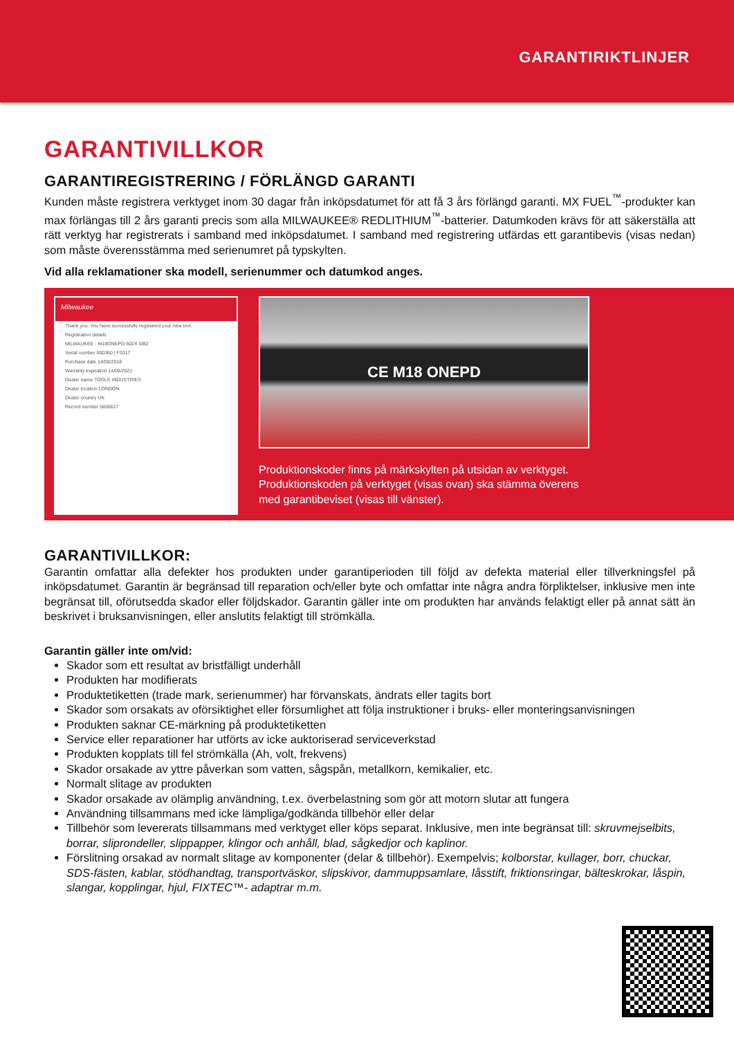GARANTIRIKTLINJER
GARANTIVILLKOR
GARANTIREGISTRERING / FÖRLÄNGD GARANTI
Kunden måste registrera verktyget inom 30 dagar från inköpsdatumet för att få 3 års förlängd garanti. MX FUEL<sup>™</sup>-produkter kan max förlängas till 2 års garanti precis som alla MILWAUKEE® REDLITHIUM<sup>™</sup>-batterier. Datumkoden krävs för att säkerställa att rätt verktyg har registrerats i samband med inköpsdatumet. I samband med registrering utfärdas ett garantibevis (visas nedan) som måste överensstämma med serienumret på typskylten.
Vid alla reklamationer ska modell, serienummer och datumkod anges.
Milwaukee
Thank you. You have successfully registered your new tool.
Registration details
MILWAUKEE - M18ONEPD-502X GB2
Serial number 000360 | F2017
Purchase date 14/08/2018
Warranty expiration 14/08/2021
Dealer name TOOLS INDUSTRIES
Dealer location LONDON
Dealer country UK
Record number 5850627
CE M18 ONEPD
Produktionskoder finns på märkskylten på utsidan av verktyget.
Produktionskoden på verktyget (visas ovan) ska stämma överens
med garantibeviset (visas till vänster).
GARANTIVILLKOR:
Garantin omfattar alla defekter hos produkten under garantiperioden till följd av defekta material eller tillverkningsfel på inköpsdatumet. Garantin är begränsad till reparation och/eller byte och omfattar inte några andra förpliktelser, inklusive men inte begränsat till, oförutsedda skador eller följdskador. Garantin gäller inte om produkten har används felaktigt eller på annat sätt än beskrivet i bruksanvisningen, eller anslutits felaktigt till strömkälla.
Garantin gäller inte om/vid:
Skador som ett resultat av bristfälligt underhåll
Produkten har modifierats
Produktetiketten (trade mark, serienummer) har förvanskats, ändrats eller tagits bort
Skador som orsakats av oförsiktighet eller försumlighet att följa instruktioner i bruks- eller monteringsanvisningen
Produkten saknar CE-märkning på produktetiketten
Service eller reparationer har utförts av icke auktoriserad serviceverkstad
Produkten kopplats till fel strömkälla (Ah, volt, frekvens)
Skador orsakade av yttre påverkan som vatten, sågspån, metallkorn, kemikalier, etc.
Normalt slitage av produkten
Skador orsakade av olämplig användning, t.ex. överbelastning som gör att motorn slutar att fungera
Användning tillsammans med icke lämpliga/godkända tillbehör eller delar
Tillbehör som levererats tillsammans med verktyget eller köps separat. Inklusive, men inte begränsat till: skruvmejselbits, borrar, sliprondeller, slippapper, klingor och anhåll, blad, sågkedjor och kaplinor.
Förslitning orsakad av normalt slitage av komponenter (delar & tillbehör). Exempelvis; kolborstar, kullager, borr, chuckar, SDS-fästen, kablar, stödhandtag, transportväskor, slipskivor, dammuppsamlare, låsstift, friktionsringar, bälteskrokar, låspin, slangar, kopplingar, hjul, FIXTEC™- adaptrar m.m.